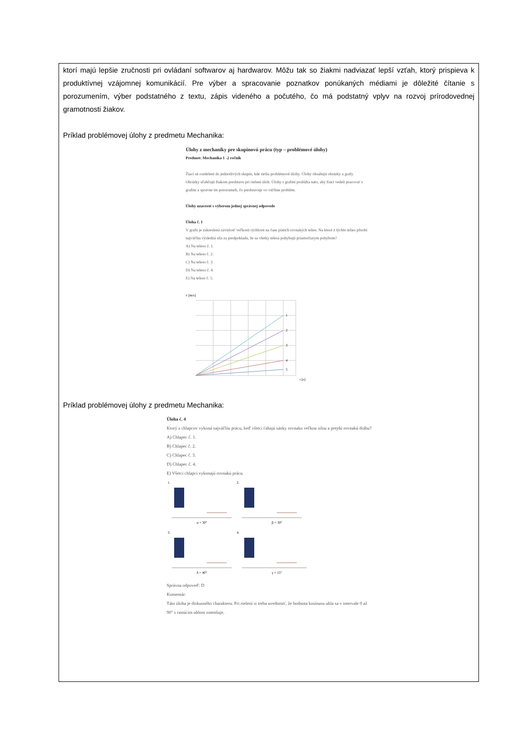ktorí majú lepšie zručnosti pri ovládaní softwarov aj hardwarov. Môžu tak so žiakmi nadviazať lepší vzťah, ktorý prispieva k produktívnej vzájomnej komunikácií. Pre výber a spracovanie poznatkov ponúkaných médiami je dôležité čítanie s porozumením, výber podstatného z textu, zápis videného a počutého, čo má podstatný vplyv na rozvoj prírodovednej gramotnosti žiakov.
Príklad problémovej úlohy z predmetu Mechanika:
Úlohy z mechaniky pre skupinovú prácu (typ – problémové úlohy)
Predmet: Mechanika 1 -2 ročník
Žiaci sú rozdelení do jednotlivých skupín, kde riešia problémové úlohy. Úlohy obsahujú obrázky a grafy. Obrázky uľahčujú žiakom predstavu pri riešení úloh. Úlohy s grafmi poslúžia nato, aby žiaci vedeli pracovať s grafmi a správne im porozumeli, čo predstavuje vo väčšine problém.
Úlohy uzavreté s výberom jednej správnej odpovede
Úloha č. 1
V grafu je zakreslená závislosť veľkosti rýchlosti na čase piatich rovnakých telies. Na ktoré z týchto telies pôsobí najväčšia výsledná sila za predpokladu, že sa všetky telesá pohybujú priamočiarym pohybom?
A) Na teleso č. 1.
B) Na teleso č. 2.
C) Na teleso č. 3.
D) Na teleso č. 4.
E) Na teleso č. 5.
v [m/s]
1
2
3
4
5
t [s]
Príklad problémovej úlohy z predmetu Mechanika:
Úloha č. 4
Ktorý z chlapcov vykoná najväčšiu prácu, keď všetci ťahajú sánky rovnako veľkou silou a prejdú rovnakú dráhu?
A) Chlapec č. 1.
B) Chlapec č. 2.
C) Chlapec č. 3.
D) Chlapec č. 4.
E) Všetci chlapci vykonajú rovnakú prácu.
1.
2.
3.
4.
α = 30°
β = 30°
δ = 40°
γ = 15°
Správna odpoveď: D
Komentár:
Táto úloha je diskusného charakteru. Pri riešení si treba uvedomiť, že hodnota kosínusu uhla sa v intervale 0 až 90° s rastúcim uhlom zmenšuje.